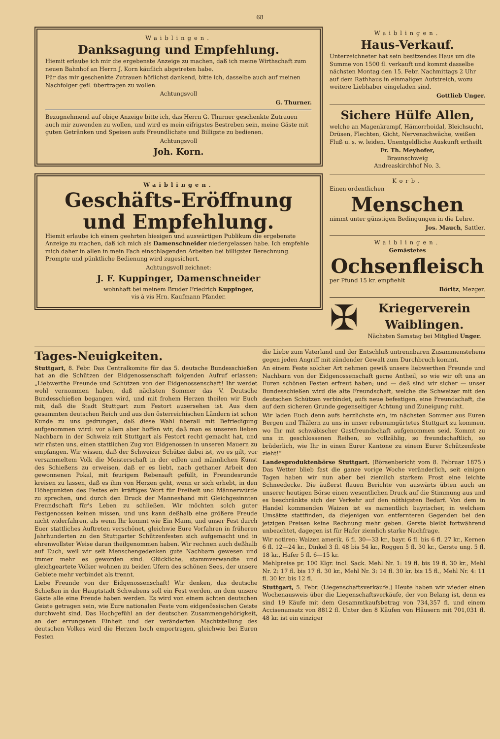68
Waiblingen.
Danksagung und Empfehlung.
Hiemit erlaube ich mir die ergebenste Anzeige zu machen, daß ich meine Wirthschaft zum neuen Bahnhof an Herrn J. Korn käuflich abgetreten habe.
Für das mir geschenkte Zutrauen höflichst dankend, bitte ich, dasselbe auch auf meinen Nachfolger gefl. übertragen zu wollen.
Achtungsvoll
G. Thurner.
Bezugnehmend auf obige Anzeige bitte ich, das Herrn G. Thurner geschenkte Zutrauen auch mir zuwenden zu wollen, und wird es mein eifrigstes Bestreben sein, meine Gäste mit guten Getränken und Speisen aufs Freundlichste und Billigste zu bedienen.
Achtungsvoll
Joh. Korn.
Waiblingen.
Geschäfts-Eröffnung und Empfehlung.
Hiemit erlaube ich einem geehrten hiesigen und auswärtigen Publikum die ergebenste Anzeige zu machen, daß ich mich als Damenschneider niedergelassen habe. Ich empfehle mich daher in allen in mein Fach einschlagenden Arbeiten bei billigster Berechnung. Prompte und pünktliche Bedienung wird zugesichert.
Achtungsvoll zeichnet:
J. F. Kuppinger, Damenschneider
wohnhaft bei meinem Bruder Friedrich Kuppinger,
vis à vis Hrn. Kaufmann Pfander.
Waiblingen.
Haus-Verkauf.
Unterzeichneter hat sein besitzendes Haus um die Summe von 1500 fl. verkauft und kommt dasselbe nächsten Montag den 15. Febr. Nachmittags 2 Uhr auf dem Rathhaus in einmaligen Aufstreich, wozu weitere Liebhaber eingeladen sind.
Gottlieb Unger.
Sichere Hülfe Allen,
welche an Magenkrampf, Hämorrhoidal, Bleichsucht, Drüsen, Flechten, Gicht, Nervenschwäche, weißen Fluß u. s. w. leiden. Unentgeldliche Auskunft ertheilt
Fr. Th. Meyhofer,
Braunschweig
Andreaskirchhof No. 3.
Korb.
Einen ordentlichen
Menschen
nimmt unter günstigen Bedingungen in die Lehre.
Jos. Mauch, Sattler.
Waiblingen.
Gemästetes
Ochsenfleisch
per Pfund 15 kr. empfiehlt
Böritz, Mezger.
✠
Kriegerverein Waiblingen.
Nächsten Samstag bei Mitglied Unger.
Tages-Neuigkeiten.
Stuttgart, 8. Febr. Das Centralkomite für das 5. deutsche Bundesschießen hat an die Schützen der Eidgenossenschaft folgenden Aufruf erlassen: „Liebwerthe Freunde und Schützen von der Eidgenossenschaft! Ihr werdet wohl vernommen haben, daß nächsten Sommer das V. Deutsche Bundesschießen begangen wird, und mit frohem Herzen theilen wir Euch mit, daß die Stadt Stuttgart zum Festort ausersehen ist. Aus dem gesammten deutschen Reich und aus den österreichischen Ländern ist schon Kunde zu uns gedrungen, daß diese Wahl überall mit Befriedigung aufgenommen wird: vor allem aber hoffen wir, daß man es unseren lieben Nachbarn in der Schweiz mit Stuttgart als Festort recht gemacht hat, und wir rüsten uns, einen stattlichen Zug von Eidgenossen in unseren Mauern zu empfangen. Wir wissen, daß der Schweizer Schütze dabei ist, wo es gilt, vor versammeltem Volk die Meisterschaft in der edlen und männlichen Kunst des Schießens zu erweisen, daß er es liebt, nach gethaner Arbeit den gewonnenen Pokal, mit feurigem Rebensaft gefüllt, in Freundesrunde kreisen zu lassen, daß es ihm von Herzen geht, wenn er sich erhebt, in den Höhepunkten des Festes ein kräftiges Wort für Freiheit und Männerwürde zu sprechen, und durch den Druck der Manneshand mit Gleichgesinnten Freundschaft für's Leben zu schließen. Wir möchten solch guter Festgenossen keinen missen, und uns kann deßhalb eine größere Freude nicht widerfahren, als wenn Ihr kommt wie Ein Mann, und unser Fest durch Euer stattliches Auftreten verschönet, gleichwie Eure Vorfahren in früheren Jahrhunderten zu den Stuttgarter Schützenfesten sich aufgemacht und in ehrenwollster Weise daran theilgenommen haben. Wir rechnen auch deßhalb auf Euch, weil wir seit Menschengedenken gute Nachbarn gewesen und immer mehr es geworden sind. Glückliche, stammverwandte und gleichgeartete Völker wohnen zu beiden Ufern des schönen Sees, der unsere Gebiete mehr verbindet als trennt.
Liebe Freunde von der Eidgenossenschaft! Wir denken, das deutsche Schießen in der Hauptstadt Schwabens soll ein Fest werden, an dem unsere Gäste alle eine Freude haben werden. Es wird von einem ächten deutschen Geiste getragen sein, wie Eure nationalen Feste vom eidgenössischen Geiste durchweht sind. Das Hochgefühl an der deutschen Zusammengehörigkeit, an der errungenen Einheit und der veränderten Machtstellung des deutschen Volkes wird die Herzen hoch emportragen, gleichwie bei Euren Festen
die Liebe zum Vaterland und der Entschluß untrennbaren Zusammenstehens gegen jeden Angriff mit zündender Gewalt zum Durchbruch kommt.
An einem Feste solcher Art nehmen gewiß unsere liebwerthen Freunde und Nachbarn von der Eidgenossenschaft gerne Antheil, so wie wir oft uns an Euren schönen Festen erfreut haben; und — deß sind wir sicher — unser Bundesschießen wird die alte Freundschaft, welche die Schweizer mit den deutschen Schützen verbindet, aufs neue befestigen, eine Freundschaft, die auf dem sicheren Grunde gegenseitiger Achtung und Zuneigung ruht.
Wir laden Euch denn aufs herzlichste ein, im nächsten Sommer aus Euren Bergen und Thälern zu uns in unser rebenumgürtetes Stuttgart zu kommen, wo Ihr mit schwäbischer Gastfreundschaft aufgenommen seid. Kommt zu uns in geschlossenen Reihen, so vollzählig, so freundschaftlich, so brüderlich, wie Ihr in einen Eurer Kantone zu einem Eurer Schützenfeste zieht!“
Landesproduktenbörse Stuttgart. (Börsenbericht vom 8. Februar 1875.) Das Wetter blieb fast die ganze vorige Woche veränderlich, seit einigen Tagen haben wir nun aber bei ziemlich starkem Frost eine leichte Schneedecke. Die äußerst flauen Berichte von auswärts übten auch an unserer heutigen Börse einen wesentlichen Druck auf die Stimmung aus und es beschränkte sich der Verkehr auf den nöthigsten Bedarf. Von dem in Handel kommenden Waizen ist es namentlich bayrischer, in welchem Umsätze stattfinden, da diejenigen von entfernteren Gegenden bei den jetzigen Preisen keine Rechnung mehr geben. Gerste bleibt fortwährend unbeachtet, dagegen ist für Hafer ziemlich starke Nachfrage.
Wir notiren: Waizen amerik. 6 fl. 30—33 kr., bayr. 6 fl. bis 6 fl. 27 kr., Kernen 6 fl. 12—24 kr., Dinkel 3 fl. 48 bis 54 kr., Roggen 5 fl. 30 kr., Gerste ung. 5 fl. 18 kr., Hafer 5 fl. 6—15 kr.
Mehlpreise pr. 100 Klgr. incl. Sack. Mehl Nr. 1: 19 fl. bis 19 fl. 30 kr., Mehl Nr. 2: 17 fl. bis 17 fl. 30 kr., Mehl Nr. 3: 14 fl. 30 kr. bis 15 fl., Mehl Nr. 4: 11 fl. 30 kr. bis 12 fl.
Stuttgart, 5. Febr. (Liegenschaftsverkäufe.) Heute haben wir wieder einen Wochenausweis über die Liegenschaftsverkäufe, der von Belang ist, denn es sind 19 Käufe mit dem Gesammtkaufsbetrag von 734,357 fl. und einem Accisenansatz von 8812 fl. Unter den 8 Käufen von Häusern mit 701,031 fl. 48 kr. ist ein einziger